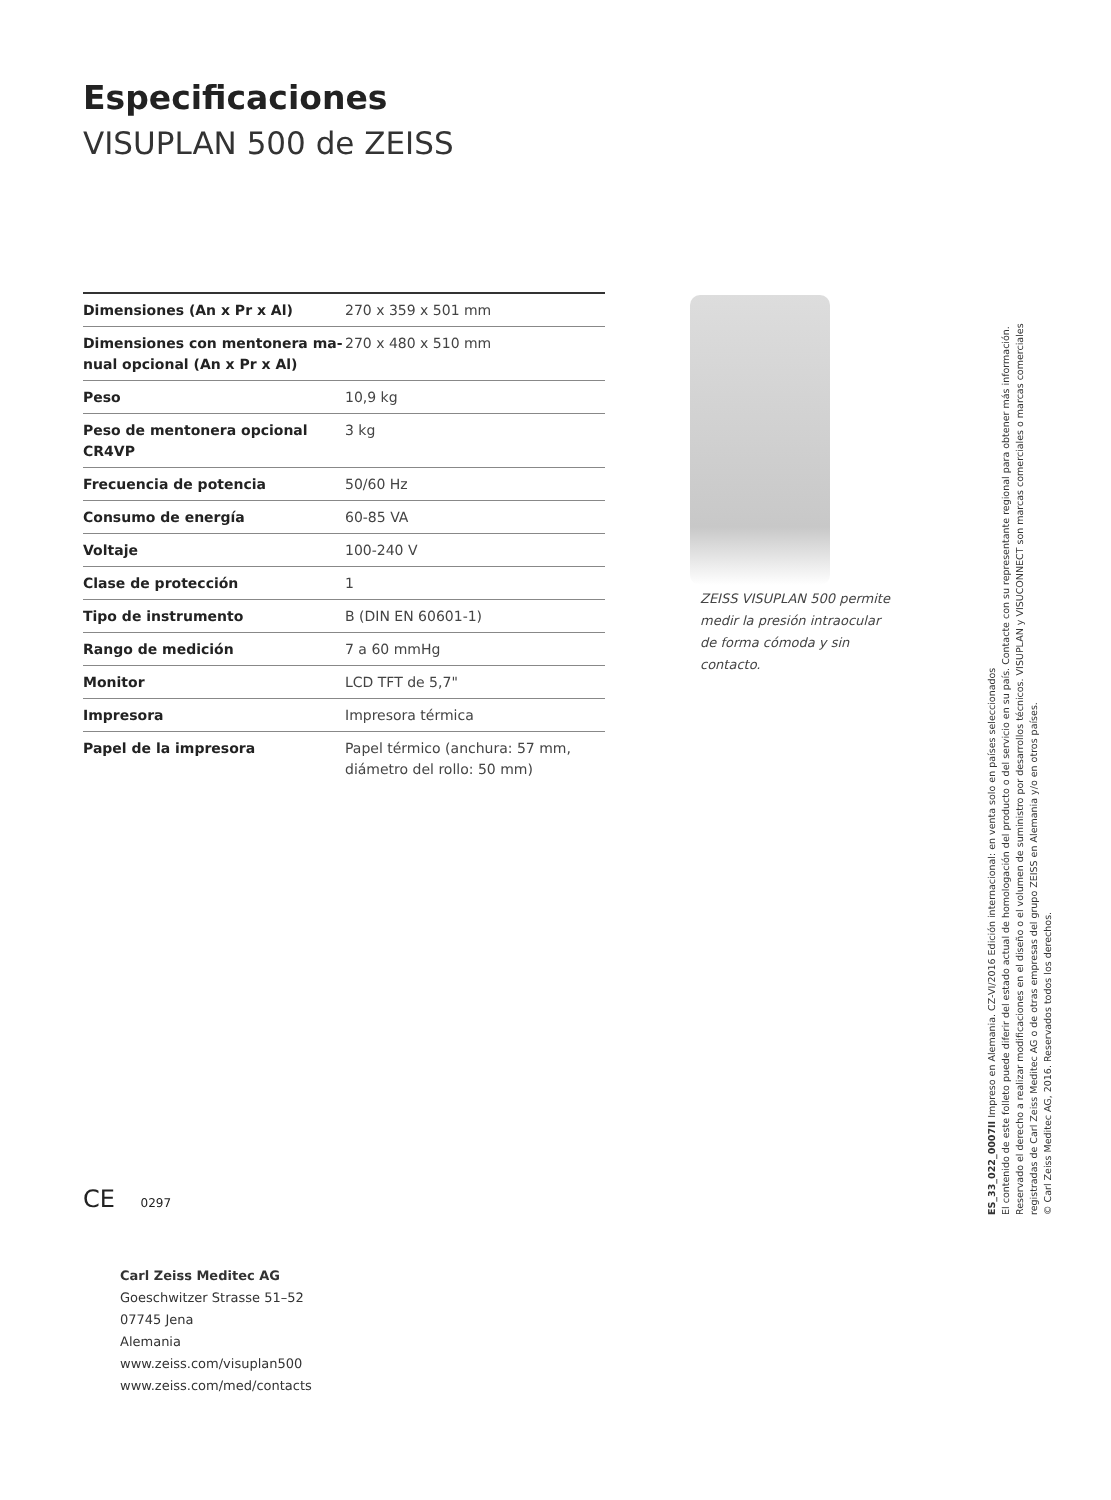Especificaciones
VISUPLAN 500 de ZEISS
| Dimensiones (An x Pr x Al) | 270 x 359 x 501 mm |
| Dimensiones con mentonera ma-nual opcional (An x Pr x Al) | 270 x 480 x 510 mm |
| Peso | 10,9 kg |
| Peso de mentonera opcional CR4VP | 3 kg |
| Frecuencia de potencia | 50/60 Hz |
| Consumo de energía | 60-85 VA |
| Voltaje | 100-240 V |
| Clase de protección | 1 |
| Tipo de instrumento | B (DIN EN 60601-1) |
| Rango de medición | 7 a 60 mmHg |
| Monitor | LCD TFT de 5,7" |
| Impresora | Impresora térmica |
| Papel de la impresora | Papel térmico (anchura: 57 mm, diámetro del rollo: 50 mm) |
ZEISS VISUPLAN 500 permite medir la presión intraocular de forma cómoda y sin contacto.
CE 0297
Carl Zeiss Meditec AG
Goeschwitzer Strasse 51–52
07745 Jena
Alemania
www.zeiss.com/visuplan500
www.zeiss.com/med/contacts
ES_33_022_0007II Impreso en Alemania. CZ-VI/2016 Edición internacional: en venta solo en países seleccionados
El contenido de este folleto puede diferir del estado actual de homologación del producto o del servicio en su país. Contacte con su representante regional para obtener más información.
Reservado el derecho a realizar modificaciones en el diseño o el volumen de suministro por desarrollos técnicos. VISUPLAN y VISUCONNECT son marcas comerciales o marcas comerciales
registradas de Carl Zeiss Meditec AG o de otras empresas del grupo ZEISS en Alemania y/o en otros países.
© Carl Zeiss Meditec AG, 2016. Reservados todos los derechos.